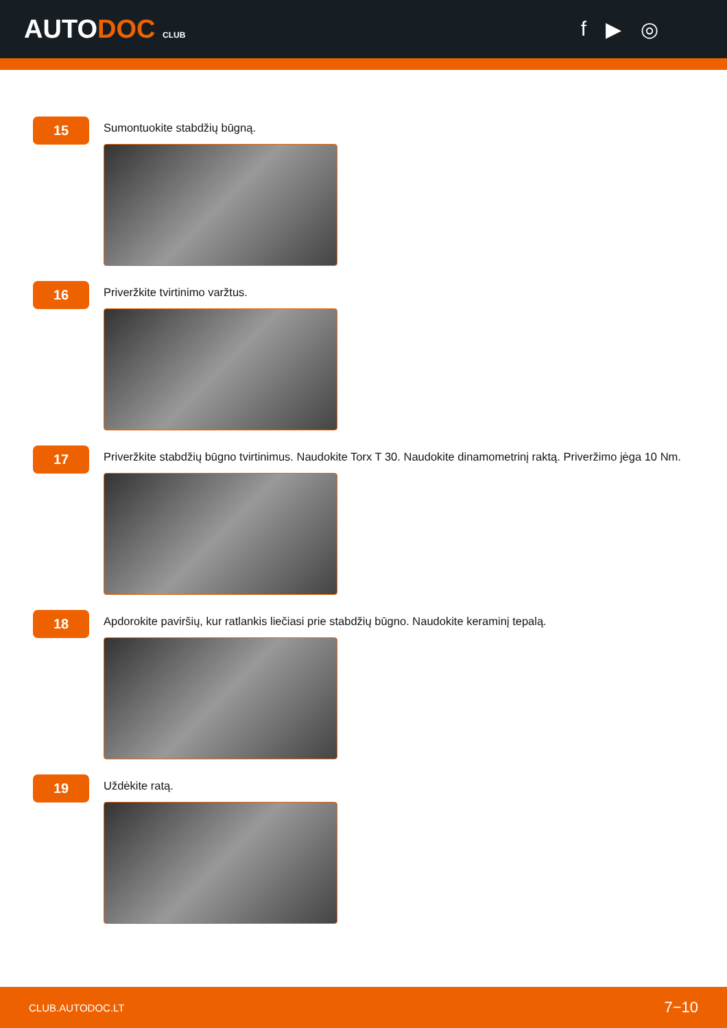AUTODOC CLUB
f ▶ ◎
15
Sumontuokite stabdžių būgną.
16
Priveržkite tvirtinimo varžtus.
17
Priveržkite stabdžių būgno tvirtinimus. Naudokite Torx T 30. Naudokite dinamometrinį raktą. Priveržimo jėga 10 Nm.
18
Apdorokite paviršių, kur ratlankis liečiasi prie stabdžių būgno. Naudokite keraminį tepalą.
19
Uždėkite ratą.
CLUB.AUTODOC.LT 7−10